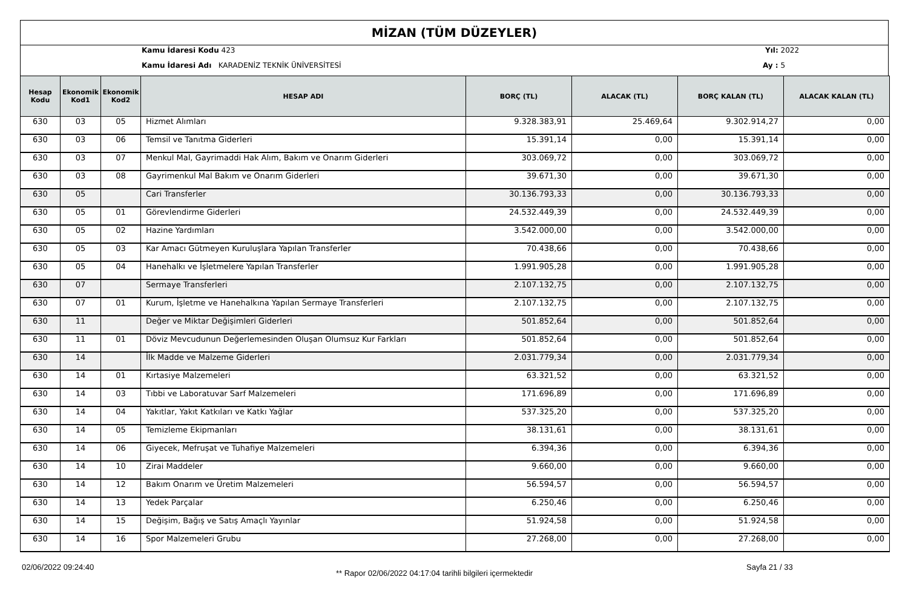MİZAN (TÜM DÜZEYLER)
Kamu İdaresi Kodu 423
Kamu İdaresi Adı KARADENİZ TEKNİK ÜNİVERSİTESİ
Yıl: 2022
Ay : 5
| Hesap Kodu | Ekonomik Kod1 | Ekonomik Kod2 | HESAP ADI | BORÇ (TL) | ALACAK (TL) | BORÇ KALAN (TL) | ALACAK KALAN (TL) |
| --- | --- | --- | --- | --- | --- | --- | --- |
| 630 | 03 | 05 | Hizmet Alımları | 9.328.383,91 | 25.469,64 | 9.302.914,27 | 0,00 |
| 630 | 03 | 06 | Temsil ve Tanıtma Giderleri | 15.391,14 | 0,00 | 15.391,14 | 0,00 |
| 630 | 03 | 07 | Menkul Mal, Gayrimaddi Hak Alım, Bakım ve Onarım Giderleri | 303.069,72 | 0,00 | 303.069,72 | 0,00 |
| 630 | 03 | 08 | Gayrimenkul Mal Bakım ve Onarım Giderleri | 39.671,30 | 0,00 | 39.671,30 | 0,00 |
| 630 | 05 | | Cari Transferler | 30.136.793,33 | 0,00 | 30.136.793,33 | 0,00 |
| 630 | 05 | 01 | Görevlendirme Giderleri | 24.532.449,39 | 0,00 | 24.532.449,39 | 0,00 |
| 630 | 05 | 02 | Hazine Yardımları | 3.542.000,00 | 0,00 | 3.542.000,00 | 0,00 |
| 630 | 05 | 03 | Kar Amacı Gütmeyen Kuruluşlara Yapılan Transferler | 70.438,66 | 0,00 | 70.438,66 | 0,00 |
| 630 | 05 | 04 | Hanehalkı ve İşletmelere Yapılan Transferler | 1.991.905,28 | 0,00 | 1.991.905,28 | 0,00 |
| 630 | 07 | | Sermaye Transferleri | 2.107.132,75 | 0,00 | 2.107.132,75 | 0,00 |
| 630 | 07 | 01 | Kurum, İşletme ve Hanehalkına Yapılan Sermaye Transferleri | 2.107.132,75 | 0,00 | 2.107.132,75 | 0,00 |
| 630 | 11 | | Değer ve Miktar Değişimleri Giderleri | 501.852,64 | 0,00 | 501.852,64 | 0,00 |
| 630 | 11 | 01 | Döviz Mevcudunun Değerlemesinden Oluşan Olumsuz Kur Farkları | 501.852,64 | 0,00 | 501.852,64 | 0,00 |
| 630 | 14 | | İlk Madde ve Malzeme Giderleri | 2.031.779,34 | 0,00 | 2.031.779,34 | 0,00 |
| 630 | 14 | 01 | Kırtasiye Malzemeleri | 63.321,52 | 0,00 | 63.321,52 | 0,00 |
| 630 | 14 | 03 | Tıbbi ve Laboratuvar Sarf Malzemeleri | 171.696,89 | 0,00 | 171.696,89 | 0,00 |
| 630 | 14 | 04 | Yakıtlar, Yakıt Katkıları ve Katkı Yağlar | 537.325,20 | 0,00 | 537.325,20 | 0,00 |
| 630 | 14 | 05 | Temizleme Ekipmanları | 38.131,61 | 0,00 | 38.131,61 | 0,00 |
| 630 | 14 | 06 | Giyecek, Mefruşat ve Tuhafiye Malzemeleri | 6.394,36 | 0,00 | 6.394,36 | 0,00 |
| 630 | 14 | 10 | Zirai Maddeler | 9.660,00 | 0,00 | 9.660,00 | 0,00 |
| 630 | 14 | 12 | Bakım Onarım ve Üretim Malzemeleri | 56.594,57 | 0,00 | 56.594,57 | 0,00 |
| 630 | 14 | 13 | Yedek Parçalar | 6.250,46 | 0,00 | 6.250,46 | 0,00 |
| 630 | 14 | 15 | Değişim, Bağış ve Satış Amaçlı Yayınlar | 51.924,58 | 0,00 | 51.924,58 | 0,00 |
| 630 | 14 | 16 | Spor Malzemeleri Grubu | 27.268,00 | 0,00 | 27.268,00 | 0,00 |
02/06/2022 09:24:40
** Rapor 02/06/2022 04:17:04 tarihli bilgileri içermektedir
Sayfa 21 / 33